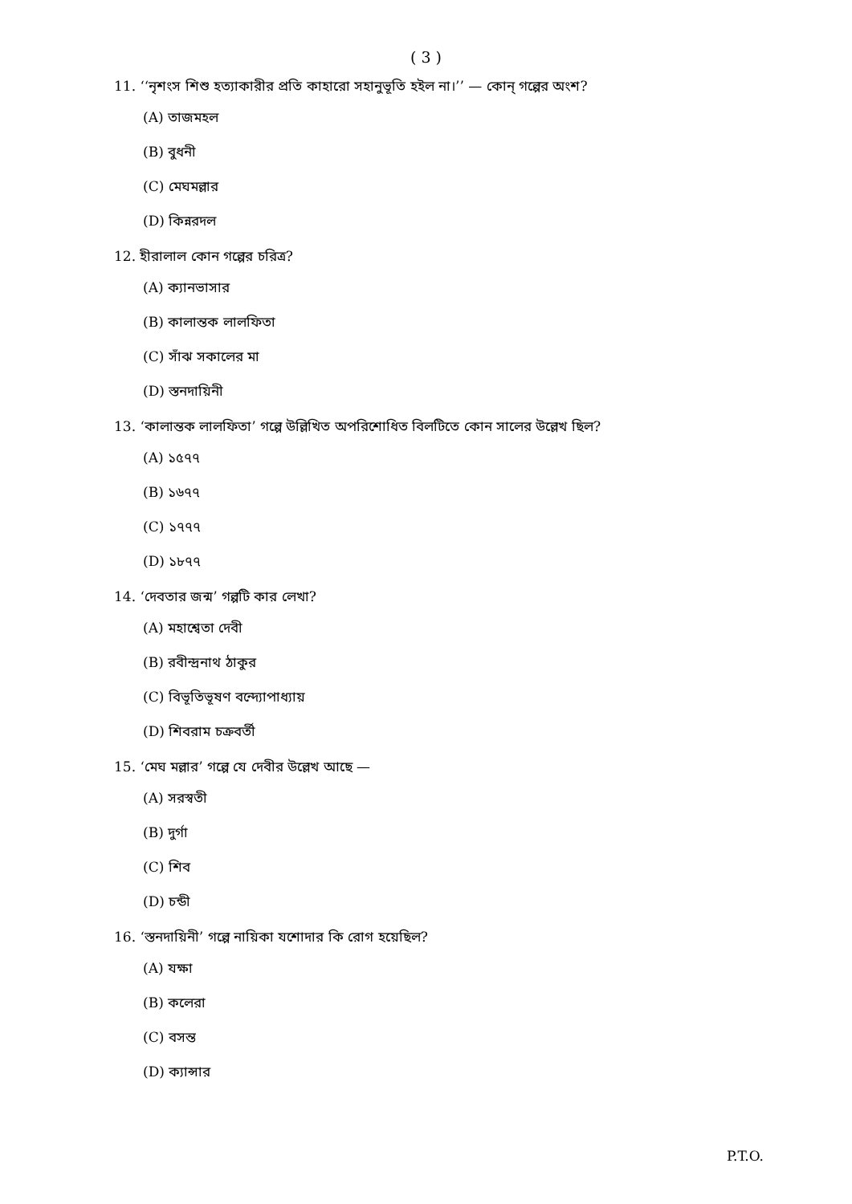( 3 )
11. ‘‘নৃশংস শিশু হত্যাকারীর প্রতি কাহারো সহানুভূতি হইল না।’’ — কোন্ গল্পের অংশ?
(A) তাজমহল
(B) বুধনী
(C) মেঘমল্লার
(D) কিন্নরদল
12. হীরালাল কোন গল্পের চরিত্র?
(A) ক্যানভাসার
(B) কালান্তক লালফিতা
(C) সাঁঝ সকালের মা
(D) স্তনদায়িনী
13. ‘কালান্তক লালফিতা’ গল্পে উল্লিখিত অপরিশোধিত বিলটিতে কোন সালের উল্লেখ ছিল?
(A) ১৫৭৭
(B) ১৬৭৭
(C) ১৭৭৭
(D) ১৮৭৭
14. ‘দেবতার জন্ম’ গল্পটি কার লেখা?
(A) মহাশ্বেতা দেবী
(B) রবীন্দ্রনাথ ঠাকুর
(C) বিভূতিভূষণ বন্দ্যোপাধ্যায়
(D) শিবরাম চক্রবর্তী
15. ‘মেঘ মল্লার’ গল্পে যে দেবীর উল্লেখ আছে —
(A) সরস্বতী
(B) দুর্গা
(C) শিব
(D) চন্ডী
16. ‘স্তনদায়িনী’ গল্পে নায়িকা যশোদার কি রোগ হয়েছিল?
(A) যক্ষা
(B) কলেরা
(C) বসন্ত
(D) ক্যান্সার
P.T.O.